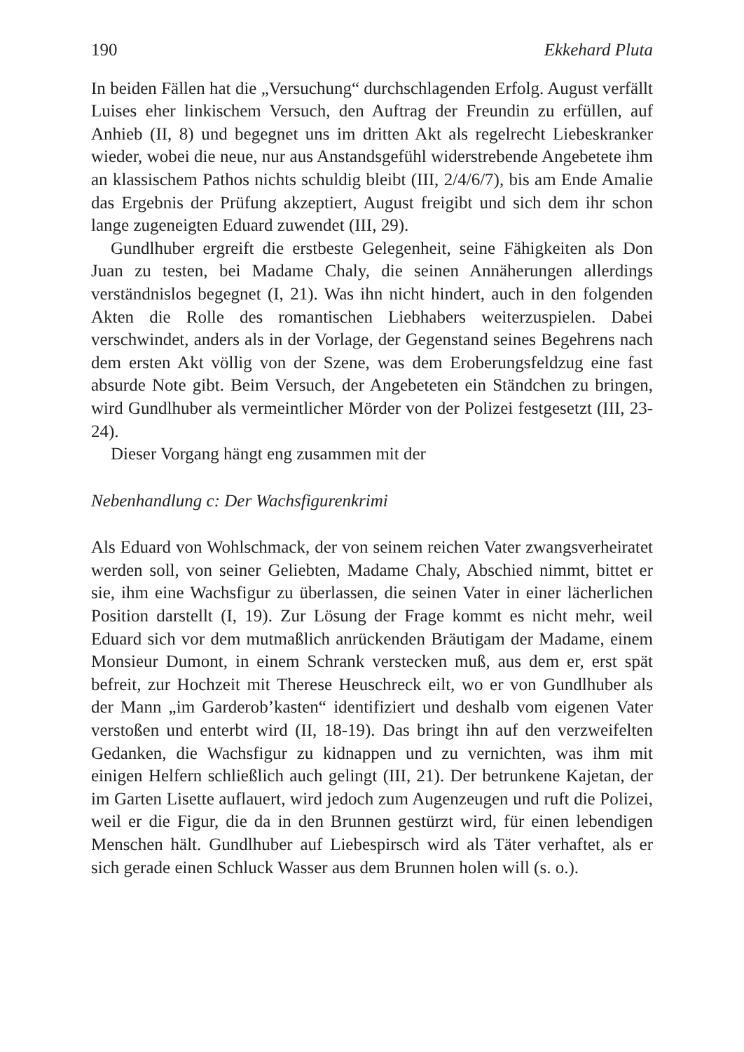190 Ekkehard Pluta
In beiden Fällen hat die „Versuchung“ durchschlagenden Erfolg. August verfällt Luises eher linkischem Versuch, den Auftrag der Freundin zu erfüllen, auf Anhieb (II, 8) und begegnet uns im dritten Akt als regelrecht Liebeskranker wieder, wobei die neue, nur aus Anstandsgefühl widerstrebende Angebetete ihm an klassischem Pathos nichts schuldig bleibt (III, 2/4/6/7), bis am Ende Amalie das Ergebnis der Prüfung akzeptiert, August freigibt und sich dem ihr schon lange zugeneigten Eduard zuwendet (III, 29).
Gundlhuber ergreift die erstbeste Gelegenheit, seine Fähigkeiten als Don Juan zu testen, bei Madame Chaly, die seinen Annäherungen allerdings verständnislos begegnet (I, 21). Was ihn nicht hindert, auch in den folgenden Akten die Rolle des romantischen Liebhabers weiterzuspielen. Dabei verschwindet, anders als in der Vorlage, der Gegenstand seines Begehrens nach dem ersten Akt völlig von der Szene, was dem Eroberungsfeldzug eine fast absurde Note gibt. Beim Versuch, der Angebeteten ein Ständchen zu bringen, wird Gundlhuber als vermeintlicher Mörder von der Polizei festgesetzt (III, 23-24).
Dieser Vorgang hängt eng zusammen mit der
Nebenhandlung c: Der Wachsfigurenkrimi
Als Eduard von Wohlschmack, der von seinem reichen Vater zwangsverheiratet werden soll, von seiner Geliebten, Madame Chaly, Abschied nimmt, bittet er sie, ihm eine Wachsfigur zu überlassen, die seinen Vater in einer lächerlichen Position darstellt (I, 19). Zur Lösung der Frage kommt es nicht mehr, weil Eduard sich vor dem mutmaßlich anrückenden Bräutigam der Madame, einem Monsieur Dumont, in einem Schrank verstecken muß, aus dem er, erst spät befreit, zur Hochzeit mit Therese Heuschreck eilt, wo er von Gundlhuber als der Mann „im Garderob’kasten“ identifiziert und deshalb vom eigenen Vater verstoßen und enterbt wird (II, 18-19). Das bringt ihn auf den verzweifelten Gedanken, die Wachsfigur zu kidnappen und zu vernichten, was ihm mit einigen Helfern schließlich auch gelingt (III, 21). Der betrunkene Kajetan, der im Garten Lisette auflauert, wird jedoch zum Augenzeugen und ruft die Polizei, weil er die Figur, die da in den Brunnen gestürzt wird, für einen lebendigen Menschen hält. Gundlhuber auf Liebespirsch wird als Täter verhaftet, als er sich gerade einen Schluck Wasser aus dem Brunnen holen will (s. o.).